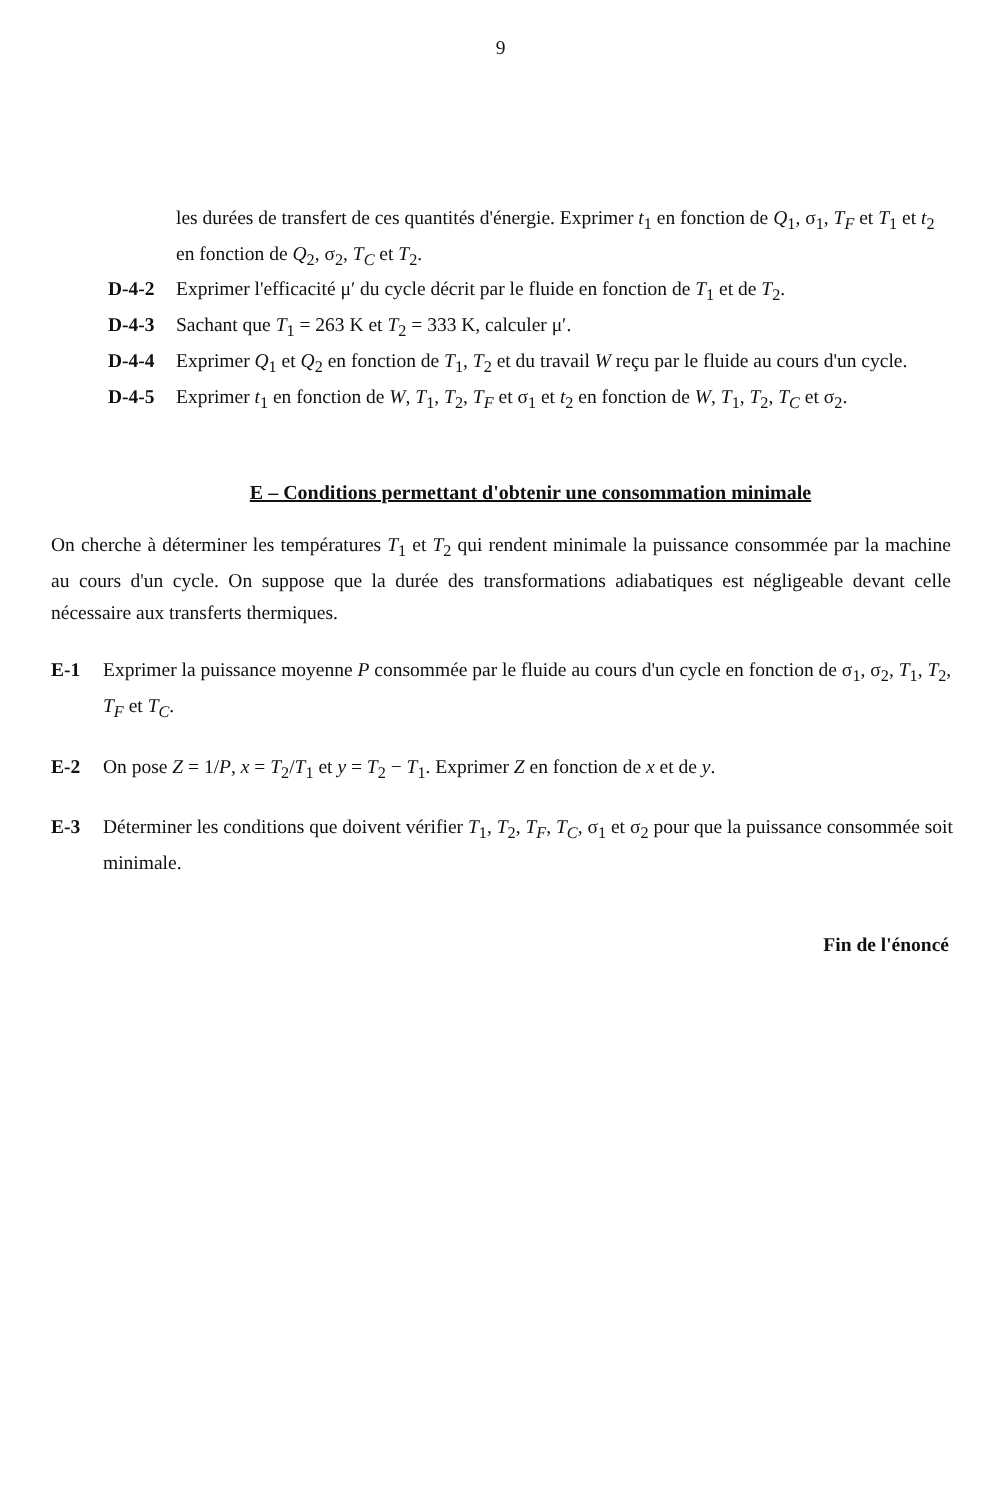9
les durées de transfert de ces quantités d'énergie. Exprimer t<sub>1</sub> en fonction de Q<sub>1</sub>, σ<sub>1</sub>, T<sub>F</sub> et T<sub>1</sub> et t<sub>2</sub> en fonction de Q<sub>2</sub>, σ<sub>2</sub>, T<sub>C</sub> et T<sub>2</sub>.
D-4-2 Exprimer l'efficacité μ′ du cycle décrit par le fluide en fonction de T<sub>1</sub> et de T<sub>2</sub>.
D-4-3 Sachant que T<sub>1</sub> = 263 K et T<sub>2</sub> = 333 K, calculer μ′.
D-4-4 Exprimer Q<sub>1</sub> et Q<sub>2</sub> en fonction de T<sub>1</sub>, T<sub>2</sub> et du travail W reçu par le fluide au cours d'un cycle.
D-4-5 Exprimer t<sub>1</sub> en fonction de W, T<sub>1</sub>, T<sub>2</sub>, T<sub>F</sub> et σ<sub>1</sub> et t<sub>2</sub> en fonction de W, T<sub>1</sub>, T<sub>2</sub>, T<sub>C</sub> et σ<sub>2</sub>.
E – Conditions permettant d'obtenir une consommation minimale
On cherche à déterminer les températures T<sub>1</sub> et T<sub>2</sub> qui rendent minimale la puissance consommée par la machine au cours d'un cycle. On suppose que la durée des transformations adiabatiques est négligeable devant celle nécessaire aux transferts thermiques.
E-1 Exprimer la puissance moyenne P consommée par le fluide au cours d'un cycle en fonction de σ<sub>1</sub>, σ<sub>2</sub>, T<sub>1</sub>, T<sub>2</sub>, T<sub>F</sub> et T<sub>C</sub>.
E-2 On pose Z = 1/P, x = T<sub>2</sub>/T<sub>1</sub> et y = T<sub>2</sub> − T<sub>1</sub>. Exprimer Z en fonction de x et de y.
E-3 Déterminer les conditions que doivent vérifier T<sub>1</sub>, T<sub>2</sub>, T<sub>F</sub>, T<sub>C</sub>, σ<sub>1</sub> et σ<sub>2</sub> pour que la puissance consommée soit minimale.
Fin de l'énoncé